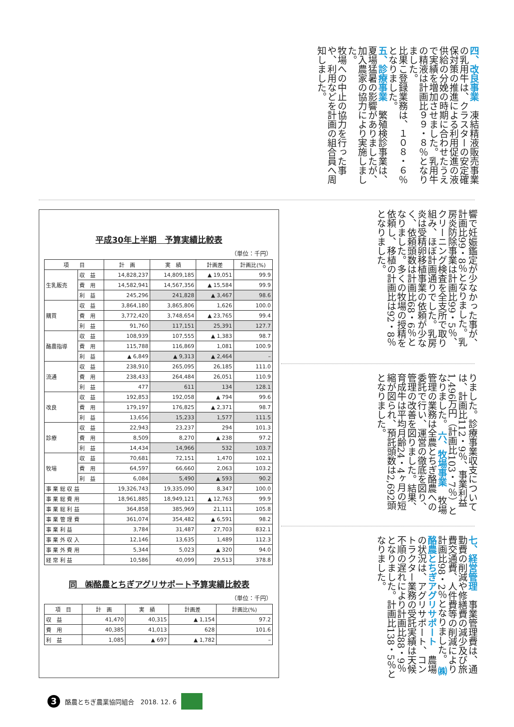四、改良事業　凍結精液販売事業の乳用牛は、クラスターの安定確保対策の推進による利用促進の液供給の分娩の時期に合わせたうえで実績を増加させました。乳用牛の精液は計画比９９・８％となりました。
比果こ登録業務は、１０８・６％となりました。
五、診療事業　繁殖検診事業は、夏場猛暑の影響がありましたが、加入農家の協力により実施しました。
牧場への中止の協力を行った事や、利用などを計画の組合員へ周知しました。
平成30年上半期　予算実績比較表
（単位：千円）
| 項 目 | | 計 画 | 実 績 | 計画差 | 計画比(%) |
| --- | --- | --- | --- | --- | --- |
| 生乳販売 | 収 益 | 14,828,237 | 14,809,185 | ▲ 19,051 | 99.9 |
| | 費 用 | 14,582,941 | 14,567,356 | ▲ 15,584 | 99.9 |
| | 利 益 | 245,296 | 241,828 | ▲ 3,467 | 98.6 |
| 購買 | 収 益 | 3,864,180 | 3,865,806 | 1,626 | 100.0 |
| | 費 用 | 3,772,420 | 3,748,654 | ▲ 23,765 | 99.4 |
| | 利 益 | 91,760 | 117,151 | 25,391 | 127.7 |
| 酪農指導 | 収 益 | 108,939 | 107,555 | ▲ 1,383 | 98.7 |
| | 費 用 | 115,788 | 116,869 | 1,081 | 100.9 |
| | 利 益 | ▲ 6,849 | ▲ 9,313 | ▲ 2,464 | – |
| 流通 | 収 益 | 238,910 | 265,095 | 26,185 | 111.0 |
| | 費 用 | 238,433 | 264,484 | 26,051 | 110.9 |
| | 利 益 | 477 | 611 | 134 | 128.1 |
| 改良 | 収 益 | 192,853 | 192,058 | ▲ 794 | 99.6 |
| | 費 用 | 179,197 | 176,825 | ▲ 2,371 | 98.7 |
| | 利 益 | 13,656 | 15,233 | 1,577 | 111.5 |
| 診療 | 収 益 | 22,943 | 23,237 | 294 | 101.3 |
| | 費 用 | 8,509 | 8,270 | ▲ 238 | 97.2 |
| | 利 益 | 14,434 | 14,966 | 532 | 103.7 |
| 牧場 | 収 益 | 70,681 | 72,151 | 1,470 | 102.1 |
| | 費 用 | 64,597 | 66,660 | 2,063 | 103.2 |
| | 利 益 | 6,084 | 5,490 | ▲ 593 | 90.2 |
| 事 業 総 収 益 | | 19,326,743 | 19,335,090 | 8,347 | 100.0 |
| 事 業 総 費 用 | | 18,961,885 | 18,949,121 | ▲ 12,763 | 99.9 |
| 事 業 総 利 益 | | 364,858 | 385,969 | 21,111 | 105.8 |
| 事 業 管 理 費 | | 361,074 | 354,482 | ▲ 6,591 | 98.2 |
| 事 業 利 益 | | 3,784 | 31,487 | 27,703 | 832.1 |
| 事 業 外 収 入 | | 12,146 | 13,635 | 1,489 | 112.3 |
| 事 業 外 費 用 | | 5,344 | 5,023 | ▲ 320 | 94.0 |
| 経 常 利 益 | | 10,586 | 40,099 | 29,513 | 378.8 |
同　㈱酪農とちぎアグリサポート予算実績比較表
（単位：千円）
| 項 目 | 計 画 | 実 績 | 計画差 | 計画比(%) |
| --- | --- | --- | --- | --- |
| 収 益 | 41,470 | 40,315 | ▲ 1,154 | 97.2 |
| 費 用 | 40,385 | 41,013 | 628 | 101.6 |
| 利 益 | 1,085 | ▲ 697 | ▲ 1,782 | – |
響で妊娠鑑定が少なかった事が、計画比99・8％となりました。乳房炎防除事業は計画比99・5％、クリーニング検査を全支所で取り組み、ほぼ計画通りでした。乳房炎は受精卵移植事業の依頼が少なく、依頼頭数は計画比68・6％となりました。多くの牧場の授精を依頼し、移植の計画比は92・8％となりました。
りました。診療事業収支については、計画比112・9％、事業利益1,496万円（計画比103・7％）となりました。 六、牧場事業　牧場管理の業務は全農とちぎ酪農への委託で行い、運営の徹底を図り、管理の改善を図りました。結果、育成牛は平均月齢24・4ヶ月の短縮が図られ、預託頭数は2,692頭となりました。
七、経営管理　事業管理費は、通勤費の削減や修繕費の減少及び旅費交通費、人件費等の削減により計画比98・2％となりました。 ㈱酪農とちぎアグリサポート　農場の状況は、アグリサポート、コントラクター業務の受託実績は天候不順の遅れにより計画比88・9％となりました。計画比138・5％となりました。
3 酪農とちぎ農業協同組合　2018. 12. 6